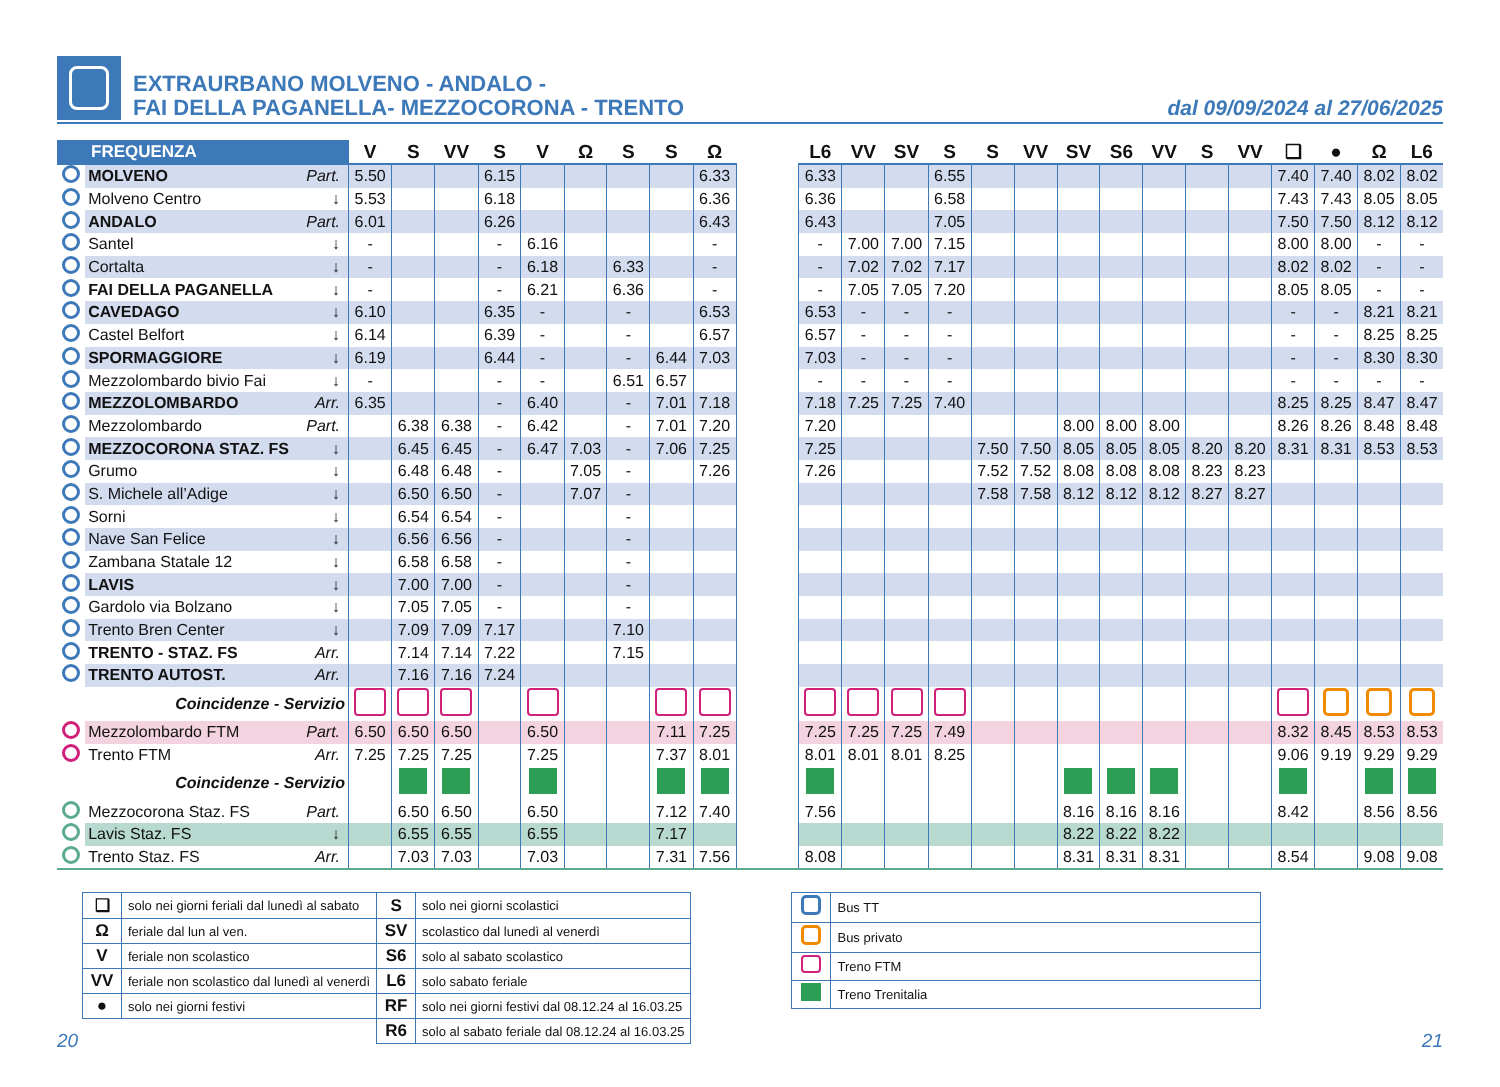EXTRAURBANO MOLVENO - ANDALO -
FAI DELLA PAGANELLA- MEZZOCORONA - TRENTO
dal 09/09/2024 al 27/06/2025
| FREQUENZA | | | V | S | VV | S | V | Ω | S | S | Ω | | L6 | VV | SV | S | S | VV | SV | S6 | VV | S | VV | ❑ | ● | Ω | L6 |
| --- | --- | --- | --- | --- | --- | --- | --- | --- | --- | --- | --- | --- | --- | --- | --- | --- | --- | --- | --- | --- | --- | --- | --- | --- | --- | --- | --- |
| | MOLVENO | Part. | 5.50 | | | 6.15 | | | | | 6.33 | | 6.33 | | | 6.55 | | | | | | | | 7.40 | 7.40 | 8.02 | 8.02 |
| | Molveno Centro | ↓ | 5.53 | | | 6.18 | | | | | 6.36 | | 6.36 | | | 6.58 | | | | | | | | 7.43 | 7.43 | 8.05 | 8.05 |
| | ANDALO | Part. | 6.01 | | | 6.26 | | | | | 6.43 | | 6.43 | | | 7.05 | | | | | | | | 7.50 | 7.50 | 8.12 | 8.12 |
| | Santel | ↓ | - | | | - | 6.16 | | | | - | | - | 7.00 | 7.00 | 7.15 | | | | | | | | 8.00 | 8.00 | - | - |
| | Cortalta | ↓ | - | | | - | 6.18 | | 6.33 | | - | | - | 7.02 | 7.02 | 7.17 | | | | | | | | 8.02 | 8.02 | - | - |
| | FAI DELLA PAGANELLA | ↓ | - | | | - | 6.21 | | 6.36 | | - | | - | 7.05 | 7.05 | 7.20 | | | | | | | | 8.05 | 8.05 | - | - |
| | CAVEDAGO | ↓ | 6.10 | | | 6.35 | - | | - | | 6.53 | | 6.53 | - | - | - | | | | | | | | - | - | 8.21 | 8.21 |
| | Castel Belfort | ↓ | 6.14 | | | 6.39 | - | | - | | 6.57 | | 6.57 | - | - | - | | | | | | | | - | - | 8.25 | 8.25 |
| | SPORMAGGIORE | ↓ | 6.19 | | | 6.44 | - | | - | 6.44 | 7.03 | | 7.03 | - | - | - | | | | | | | | - | - | 8.30 | 8.30 |
| | Mezzolombardo bivio Fai | ↓ | - | | | - | - | | 6.51 | 6.57 | | | - | - | - | - | | | | | | | | - | - | - | - |
| | MEZZOLOMBARDO | Arr. | 6.35 | | | - | 6.40 | | - | 7.01 | 7.18 | | 7.18 | 7.25 | 7.25 | 7.40 | | | | | | | | 8.25 | 8.25 | 8.47 | 8.47 |
| | Mezzolombardo | Part. | | 6.38 | 6.38 | - | 6.42 | | - | 7.01 | 7.20 | | 7.20 | | | | | | 8.00 | 8.00 | 8.00 | | | 8.26 | 8.26 | 8.48 | 8.48 |
| | MEZZOCORONA STAZ. FS | ↓ | | 6.45 | 6.45 | - | 6.47 | 7.03 | - | 7.06 | 7.25 | | 7.25 | | | | 7.50 | 7.50 | 8.05 | 8.05 | 8.05 | 8.20 | 8.20 | 8.31 | 8.31 | 8.53 | 8.53 |
| | Grumo | ↓ | | 6.48 | 6.48 | - | | 7.05 | - | | 7.26 | | 7.26 | | | | 7.52 | 7.52 | 8.08 | 8.08 | 8.08 | 8.23 | 8.23 | | | | |
| | S. Michele all’Adige | ↓ | | 6.50 | 6.50 | - | | 7.07 | - | | | | | | | | 7.58 | 7.58 | 8.12 | 8.12 | 8.12 | 8.27 | 8.27 | | | | |
| | Sorni | ↓ | | 6.54 | 6.54 | - | | | - | | | | | | | | | | | | | | | | | | |
| | Nave San Felice | ↓ | | 6.56 | 6.56 | - | | | - | | | | | | | | | | | | | | | | | | |
| | Zambana Statale 12 | ↓ | | 6.58 | 6.58 | - | | | - | | | | | | | | | | | | | | | | | | |
| | LAVIS | ↓ | | 7.00 | 7.00 | - | | | - | | | | | | | | | | | | | | | | | | |
| | Gardolo via Bolzano | ↓ | | 7.05 | 7.05 | - | | | - | | | | | | | | | | | | | | | | | | |
| | Trento Bren Center | ↓ | | 7.09 | 7.09 | 7.17 | | | 7.10 | | | | | | | | | | | | | | | | | | |
| | TRENTO - STAZ. FS | Arr. | | 7.14 | 7.14 | 7.22 | | | 7.15 | | | | | | | | | | | | | | | | | | |
| | TRENTO AUTOST. | Arr. | | 7.16 | 7.16 | 7.24 | | | | | | | | | | | | | | | | | | | | | |
| | Coincidenze - Servizio | | | | | | | | | | | | | | | | | | | | | | | | | | |
| | Mezzolombardo FTM | Part. | 6.50 | 6.50 | 6.50 | | 6.50 | | | 7.11 | 7.25 | | 7.25 | 7.25 | 7.25 | 7.49 | | | | | | | | 8.32 | 8.45 | 8.53 | 8.53 |
| | Trento FTM | Arr. | 7.25 | 7.25 | 7.25 | | 7.25 | | | 7.37 | 8.01 | | 8.01 | 8.01 | 8.01 | 8.25 | | | | | | | | 9.06 | 9.19 | 9.29 | 9.29 |
| | Coincidenze - Servizio | | | | | | | | | | | | | | | | | | | | | | | | | | |
| | Mezzocorona Staz. FS | Part. | | 6.50 | 6.50 | | 6.50 | | | 7.12 | 7.40 | | 7.56 | | | | | | 8.16 | 8.16 | 8.16 | | | 8.42 | | 8.56 | 8.56 |
| | Lavis Staz. FS | ↓ | | 6.55 | 6.55 | | 6.55 | | | 7.17 | | | | | | | | | 8.22 | 8.22 | 8.22 | | | | | | |
| | Trento Staz. FS | Arr. | | 7.03 | 7.03 | | 7.03 | | | 7.31 | 7.56 | | 8.08 | | | | | | 8.31 | 8.31 | 8.31 | | | 8.54 | | 9.08 | 9.08 |
| ❑ | solo nei giorni feriali dal lunedì al sabato | S | solo nei giorni scolastici |
| Ω | feriale dal lun al ven. | SV | scolastico dal lunedì al venerdì |
| V | feriale non scolastico | S6 | solo al sabato scolastico |
| VV | feriale non scolastico dal lunedì al venerdì | L6 | solo sabato feriale |
| ● | solo nei giorni festivi | RF | solo nei giorni festivi dal 08.12.24 al 16.03.25 |
| | | R6 | solo al sabato feriale dal 08.12.24 al 16.03.25 |
| | Bus TT |
| | Bus privato |
| | Treno FTM |
| | Treno Trenitalia |
20 21